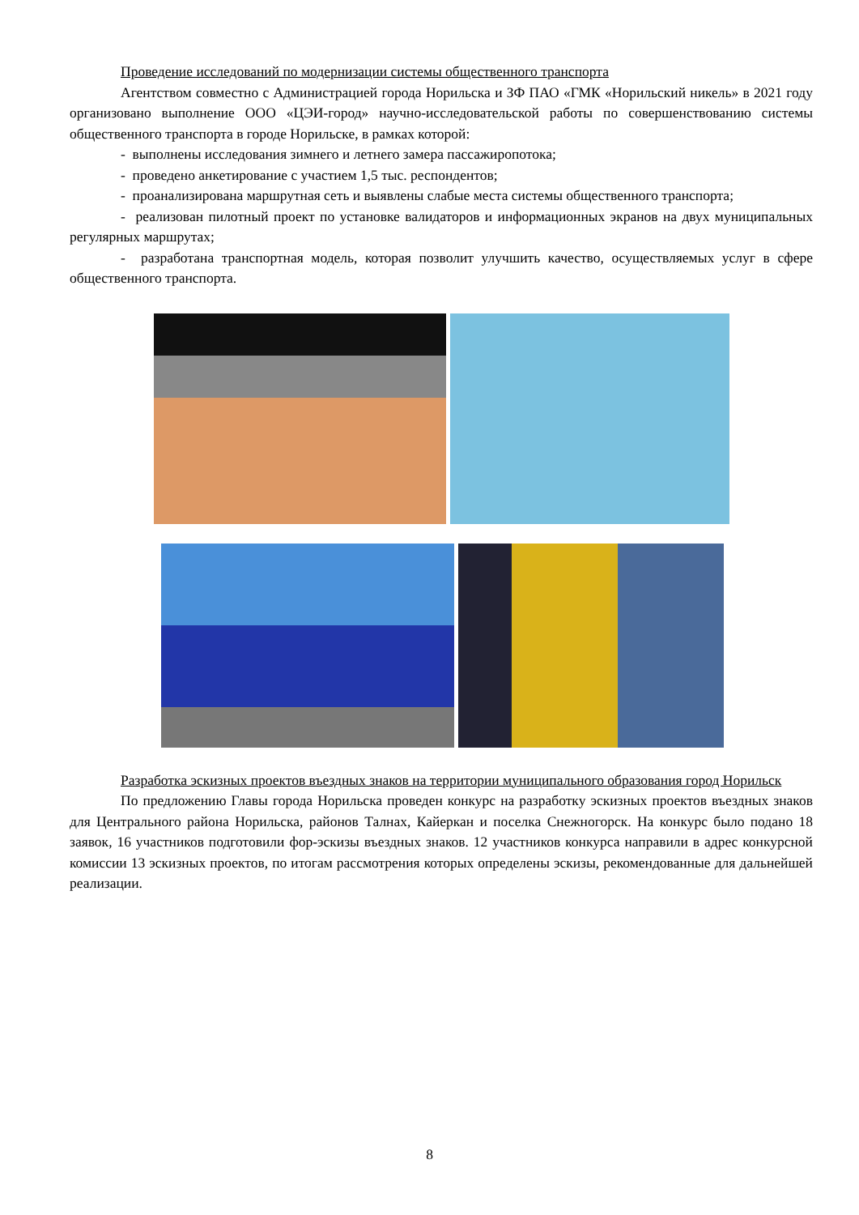Проведение исследований по модернизации системы общественного транспорта
Агентством совместно с Администрацией города Норильска и ЗФ ПАО «ГМК «Норильский никель» в 2021 году организовано выполнение ООО «ЦЭИ-город» научно-исследовательской работы по совершенствованию системы общественного транспорта в городе Норильске, в рамках которой:
- выполнены исследования зимнего и летнего замера пассажиропотока;
- проведено анкетирование с участием 1,5 тыс. респондентов;
- проанализирована маршрутная сеть и выявлены слабые места системы общественного транспорта;
- реализован пилотный проект по установке валидаторов и информационных экранов на двух муниципальных регулярных маршрутах;
- разработана транспортная модель, которая позволит улучшить качество, осуществляемых услуг в сфере общественного транспорта.
Разработка эскизных проектов въездных знаков на территории муниципального образования город Норильск
По предложению Главы города Норильска проведен конкурс на разработку эскизных проектов въездных знаков для Центрального района Норильска, районов Талнах, Кайеркан и поселка Снежногорск. На конкурс было подано 18 заявок, 16 участников подготовили фор-эскизы въездных знаков. 12 участников конкурса направили в адрес конкурсной комиссии 13 эскизных проектов, по итогам рассмотрения которых определены эскизы, рекомендованные для дальнейшей реализации.
8